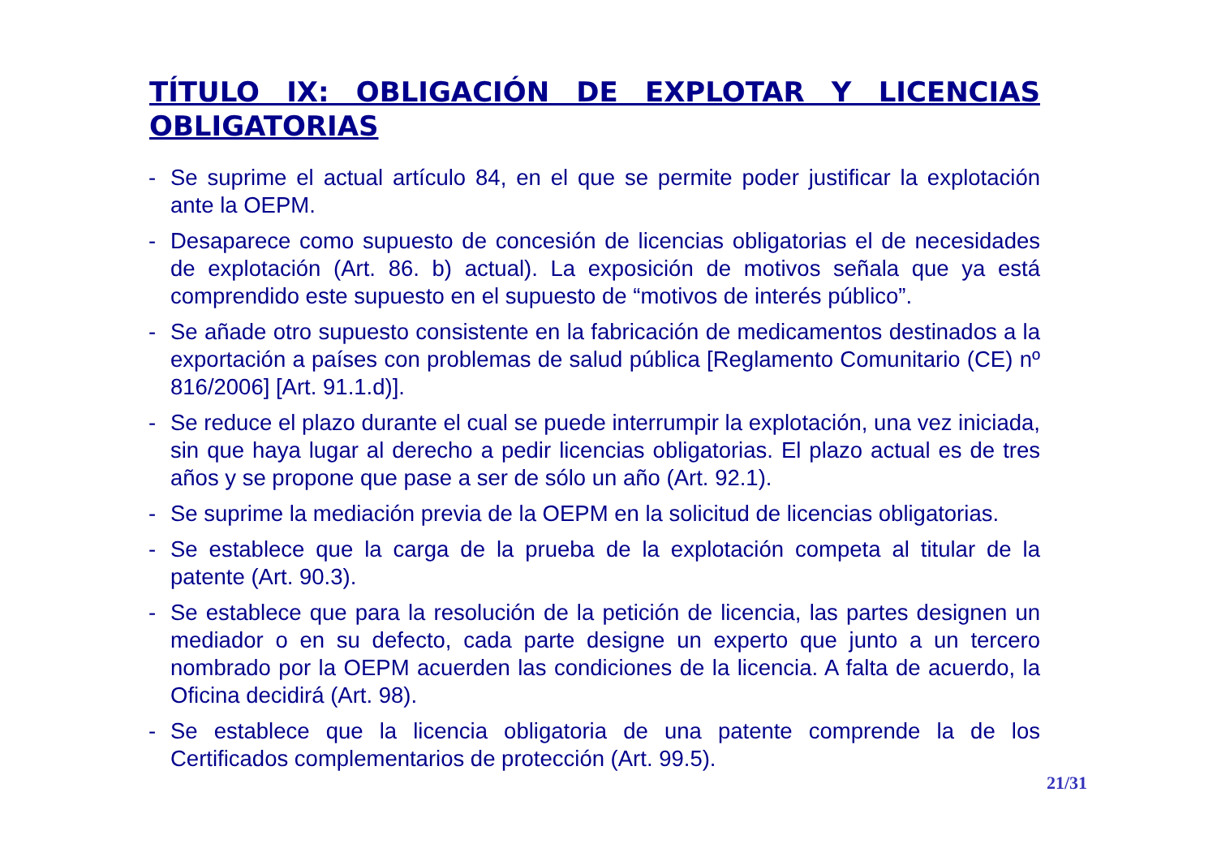TÍTULO IX: OBLIGACIÓN DE EXPLOTAR Y LICENCIAS OBLIGATORIAS
- Se suprime el actual artículo 84, en el que se permite poder justificar la explotación ante la OEPM.
- Desaparece como supuesto de concesión de licencias obligatorias el de necesidades de explotación (Art. 86. b) actual). La exposición de motivos señala que ya está comprendido este supuesto en el supuesto de “motivos de interés público”.
- Se añade otro supuesto consistente en la fabricación de medicamentos destinados a la exportación a países con problemas de salud pública [Reglamento Comunitario (CE) nº 816/2006] [Art. 91.1.d)].
- Se reduce el plazo durante el cual se puede interrumpir la explotación, una vez iniciada, sin que haya lugar al derecho a pedir licencias obligatorias. El plazo actual es de tres años y se propone que pase a ser de sólo un año (Art. 92.1).
- Se suprime la mediación previa de la OEPM en la solicitud de licencias obligatorias.
- Se establece que la carga de la prueba de la explotación competa al titular de la patente (Art. 90.3).
- Se establece que para la resolución de la petición de licencia, las partes designen un mediador o en su defecto, cada parte designe un experto que junto a un tercero nombrado por la OEPM acuerden las condiciones de la licencia. A falta de acuerdo, la Oficina decidirá (Art. 98).
- Se establece que la licencia obligatoria de una patente comprende la de los Certificados complementarios de protección (Art. 99.5).
21/31